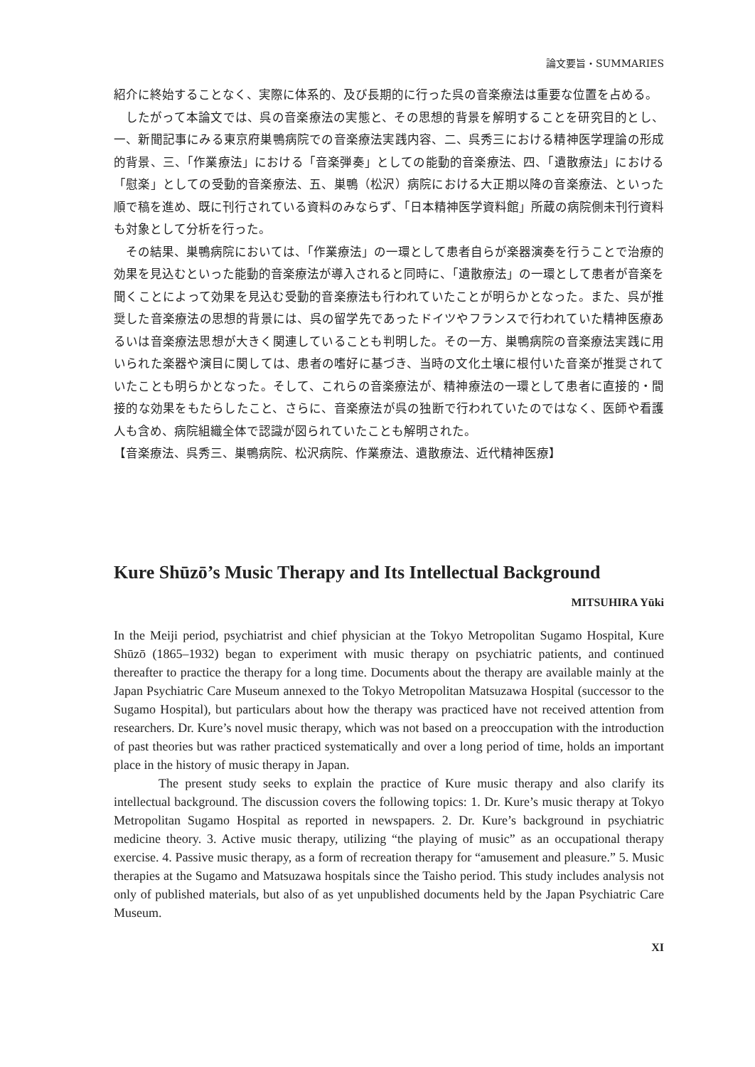論文要旨・SUMMARIES
紹介に終始することなく、実際に体系的、及び長期的に行った呉の音楽療法は重要な位置を占める。
したがって本論文では、呉の音楽療法の実態と、その思想的背景を解明することを研究目的とし、一、新聞記事にみる東京府巣鴨病院での音楽療法実践内容、二、呉秀三における精神医学理論の形成的背景、三、「作業療法」における「音楽弾奏」としての能動的音楽療法、四、「遺散療法」における「慰楽」としての受動的音楽療法、五、巣鴨（松沢）病院における大正期以降の音楽療法、といった順で稿を進め、既に刊行されている資料のみならず、「日本精神医学資料館」所蔵の病院側未刊行資料も対象として分析を行った。
その結果、巣鴨病院においては、「作業療法」の一環として患者自らが楽器演奏を行うことで治療的効果を見込むといった能動的音楽療法が導入されると同時に、「遺散療法」の一環として患者が音楽を聞くことによって効果を見込む受動的音楽療法も行われていたことが明らかとなった。また、呉が推奨した音楽療法の思想的背景には、呉の留学先であったドイツやフランスで行われていた精神医療あるいは音楽療法思想が大きく関連していることも判明した。その一方、巣鴨病院の音楽療法実践に用いられた楽器や演目に関しては、患者の嗜好に基づき、当時の文化土壌に根付いた音楽が推奨されていたことも明らかとなった。そして、これらの音楽療法が、精神療法の一環として患者に直接的・間接的な効果をもたらしたこと、さらに、音楽療法が呉の独断で行われていたのではなく、医師や看護人も含め、病院組織全体で認識が図られていたことも解明された。
【音楽療法、呉秀三、巣鴨病院、松沢病院、作業療法、遺散療法、近代精神医療】
Kure Shūzō’s Music Therapy and Its Intellectual Background
MITSUHIRA Yūki
In the Meiji period, psychiatrist and chief physician at the Tokyo Metropolitan Sugamo Hospital, Kure Shūzō (1865–1932) began to experiment with music therapy on psychiatric patients, and continued thereafter to practice the therapy for a long time. Documents about the therapy are available mainly at the Japan Psychiatric Care Museum annexed to the Tokyo Metropolitan Matsuzawa Hospital (successor to the Sugamo Hospital), but particulars about how the therapy was practiced have not received attention from researchers. Dr. Kure’s novel music therapy, which was not based on a preoccupation with the introduction of past theories but was rather practiced systematically and over a long period of time, holds an important place in the history of music therapy in Japan.
The present study seeks to explain the practice of Kure music therapy and also clarify its intellectual background. The discussion covers the following topics: 1. Dr. Kure’s music therapy at Tokyo Metropolitan Sugamo Hospital as reported in newspapers. 2. Dr. Kure’s background in psychiatric medicine theory. 3. Active music therapy, utilizing “the playing of music” as an occupational therapy exercise. 4. Passive music therapy, as a form of recreation therapy for “amusement and pleasure.” 5. Music therapies at the Sugamo and Matsuzawa hospitals since the Taisho period. This study includes analysis not only of published materials, but also of as yet unpublished documents held by the Japan Psychiatric Care Museum.
XI